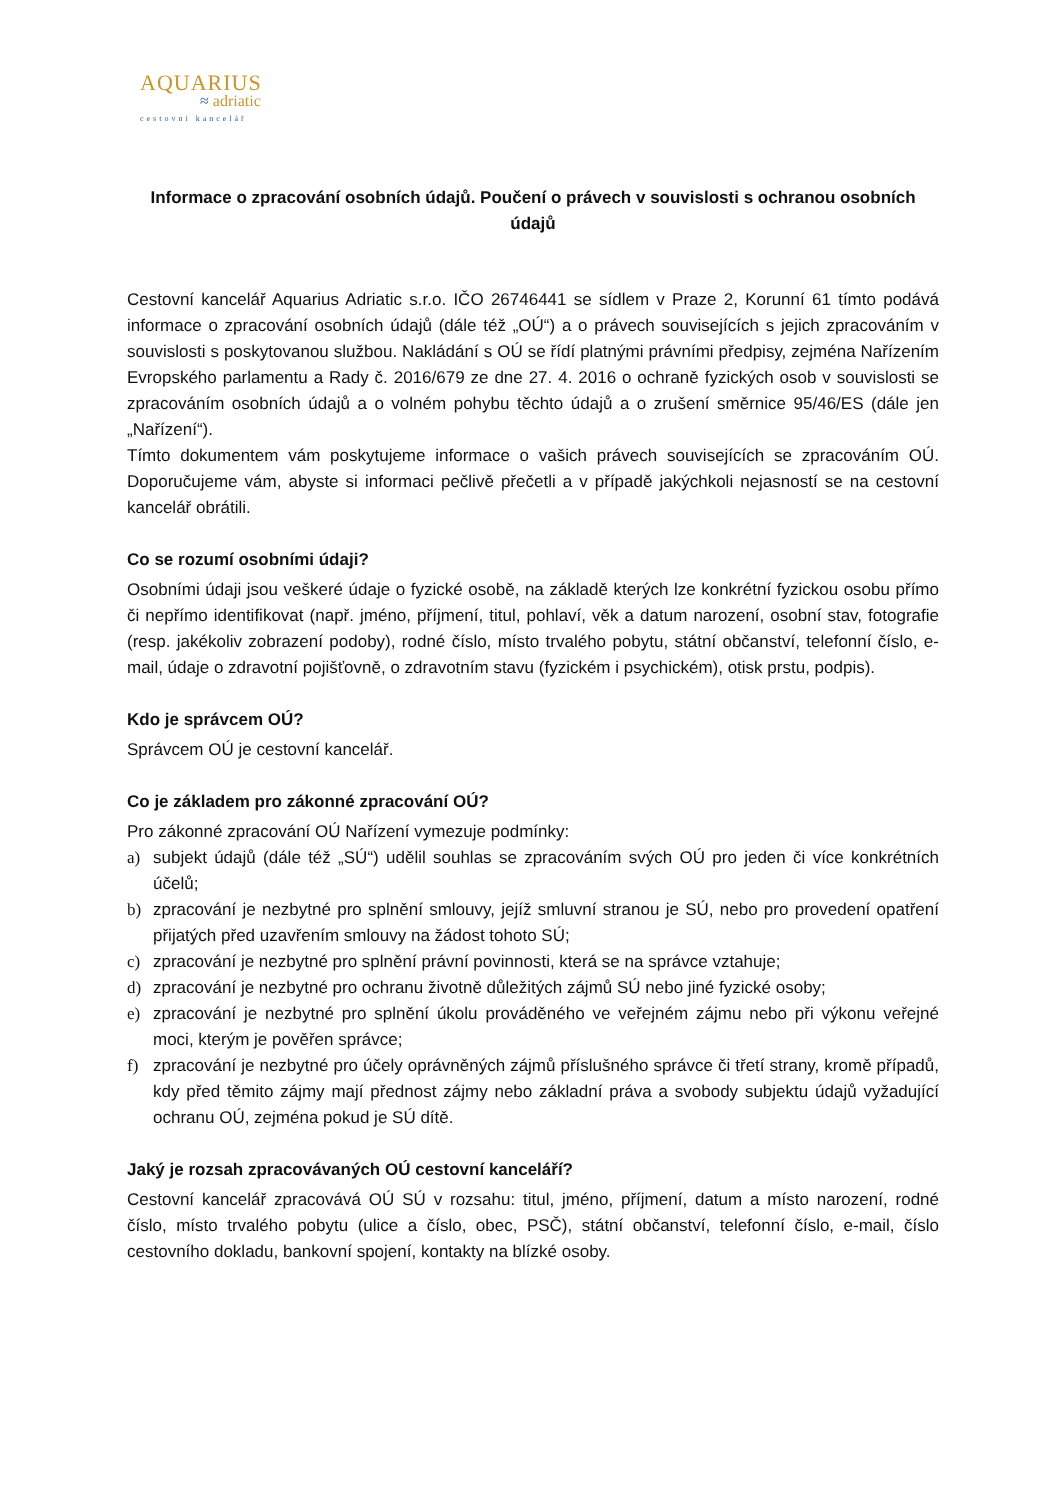AQUARIUS
≈ adriatic
cestovní kancelář
Informace o zpracování osobních údajů. Poučení o právech v souvislosti s ochranou osobních údajů
Cestovní kancelář Aquarius Adriatic s.r.o. IČO 26746441 se sídlem v Praze 2, Korunní 61 tímto podává informace o zpracování osobních údajů (dále též „OÚ“) a o právech souvisejících s jejich zpracováním v souvislosti s poskytovanou službou. Nakládání s OÚ se řídí platnými právními předpisy, zejména Nařízením Evropského parlamentu a Rady č. 2016/679 ze dne 27. 4. 2016 o ochraně fyzických osob v souvislosti se zpracováním osobních údajů a o volném pohybu těchto údajů a o zrušení směrnice 95/46/ES (dále jen „Nařízení“).
Tímto dokumentem vám poskytujeme informace o vašich právech souvisejících se zpracováním OÚ. Doporučujeme vám, abyste si informaci pečlivě přečetli a v případě jakýchkoli nejasností se na cestovní kancelář obrátili.
Co se rozumí osobními údaji?
Osobními údaji jsou veškeré údaje o fyzické osobě, na základě kterých lze konkrétní fyzickou osobu přímo či nepřímo identifikovat (např. jméno, příjmení, titul, pohlaví, věk a datum narození, osobní stav, fotografie (resp. jakékoliv zobrazení podoby), rodné číslo, místo trvalého pobytu, státní občanství, telefonní číslo, e-mail, údaje o zdravotní pojišťovně, o zdravotním stavu (fyzickém i psychickém), otisk prstu, podpis).
Kdo je správcem OÚ?
Správcem OÚ je cestovní kancelář.
Co je základem pro zákonné zpracování OÚ?
Pro zákonné zpracování OÚ Nařízení vymezuje podmínky:
a) subjekt údajů (dále též „SÚ“) udělil souhlas se zpracováním svých OÚ pro jeden či více konkrétních účelů;
b) zpracování je nezbytné pro splnění smlouvy, jejíž smluvní stranou je SÚ, nebo pro provedení opatření přijatých před uzavřením smlouvy na žádost tohoto SÚ;
c) zpracování je nezbytné pro splnění právní povinnosti, která se na správce vztahuje;
d) zpracování je nezbytné pro ochranu životně důležitých zájmů SÚ nebo jiné fyzické osoby;
e) zpracování je nezbytné pro splnění úkolu prováděného ve veřejném zájmu nebo při výkonu veřejné moci, kterým je pověřen správce;
f) zpracování je nezbytné pro účely oprávněných zájmů příslušného správce či třetí strany, kromě případů, kdy před těmito zájmy mají přednost zájmy nebo základní práva a svobody subjektu údajů vyžadující ochranu OÚ, zejména pokud je SÚ dítě.
Jaký je rozsah zpracovávaných OÚ cestovní kanceláří?
Cestovní kancelář zpracovává OÚ SÚ v rozsahu: titul, jméno, příjmení, datum a místo narození, rodné číslo, místo trvalého pobytu (ulice a číslo, obec, PSČ), státní občanství, telefonní číslo, e-mail, číslo cestovního dokladu, bankovní spojení, kontakty na blízké osoby.